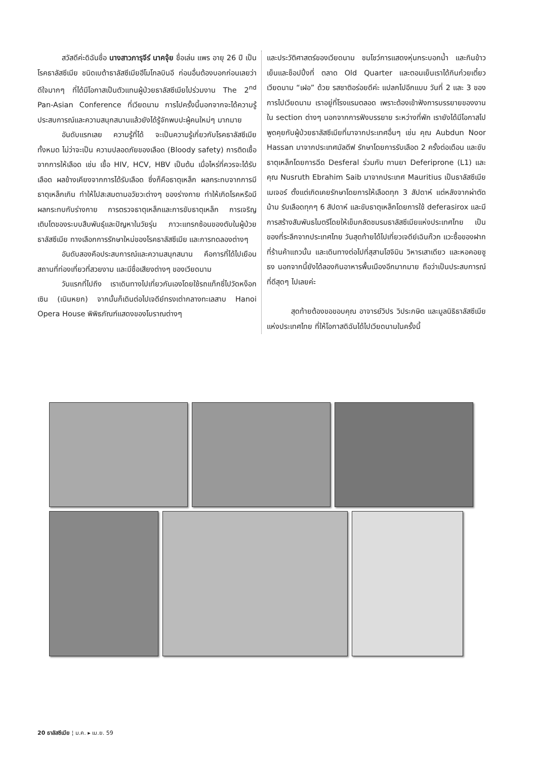สวัสดีค่ะดิฉันชื่อ นางสาวภารุจีร์ นาคจุ้ย ชื่อเล่น แพร อายุ 26 ปี เป็นโรคธาลัสซีเมีย ชนิดเบต้าธาลัสซีเมียฮีโมโกลบินอี ก่อนอื่นต้องบอกก่อนเลยว่า ดีใจมากๆ ที่ได้มีโอกาสเป็นตัวแทนผู้ป่วยธาลัสซีเมียไปร่วมงาน The 2<sup>nd</sup> Pan-Asian Conference ที่เวียดนาม การไปครั้งนี้นอกจากจะได้ความรู้ ประสบการณ์และความสนุกสนานแล้วยังได้รู้จักพบปะผู้คนใหม่ๆ มากมาย
อันดับแรกเลย ความรู้ที่ได้ จะเป็นความรู้เกี่ยวกับโรคธาลัสซีเมียทั้งหมด ไม่ว่าจะเป็น ความปลอดภัยของเลือด (Bloody safety) การติดเชื้อจากการให้เลือด เช่น เชื้อ HIV, HCV, HBV เป็นต้น เมื่อไหร่ที่ควรจะได้รับเลือด ผลข้างเคียงจากการได้รับเลือด ซึ่งก็คือธาตุเหล็ก ผลกระทบจากการมีธาตุเหล็กเกิน ทำให้ไปสะสมตามอวัยวะต่างๆ ของร่างกาย ทำให้เกิดโรคหรือมีผลกระทบกับร่างกาย การตรวจธาตุเหล็กและการขับธาตุเหล็ก การเจริญเติบโตของระบบสืบพันธุ์และปัญหาในวัยรุ่น ภาวะแทรกซ้อนของตับในผู้ป่วยธาลัสซีเมีย ทางเลือกการรักษาใหม่ของโรคธาลัสซีเมีย และการทดลองต่างๆ
อันดับสองคือประสบการณ์และความสนุกสนาน คือการที่ได้ไปเยือนสถานที่ท่องเที่ยวที่สวยงาม และมีชื่อเสียงต่างๆ ของเวียดนาม
วันแรกที่ไปถึง เราเดินทางไปเที่ยวกันเองโดยใช้รถแท็กซี่ไปวัดหง็อกเซิน (เนินหยก) จากนั้นก็เดินต่อไปเจดีย์ทรงเต่ากลางทะเลสาบ Hanoi Opera House พิพิธภัณฑ์แสดงของโบราณต่างๆ
และประวัติศาสตร์ของเวียดนาม ชมโชว์การแสดงหุ่นกระบอกน้ำ และกินข้าวเย็นและช็อปปิ้งที่ ตลาด Old Quarter และตอนเย็นเราได้กินก๋วยเตี๋ยวเวียดนาม “เฝอ” ด้วย รสชาติอร่อยดีค่ะ แปลกไปอีกแบบ วันที่ 2 และ 3 ของการไปเวียดนาม เราอยู่ที่โรงแรมตลอด เพราะต้องเข้าฟังการบรรยายของงานใน section ต่างๆ นอกจากการฟังบรรยาย ระหว่างที่พัก เรายังได้มีโอกาสไปพูดคุยกับผู้ป่วยธาลัสซีเมียที่มาจากประเทศอื่นๆ เช่น คุณ Aubdun Noor Hassan มาจากประเทศมัลดีฟ รักษาโดยการรับเลือด 2 ครั้งต่อเดือน และขับธาตุเหล็กโดยการฉีด Desferal ร่วมกับ ทานยา Deferiprone (L1) และคุณ Nusruth Ebrahim Saib มาจากประเทศ Mauritius เป็นธาลัสซีเมียเมเจอร์ ตั้งแต่เกิดเคยรักษาโดยการให้เลือดทุก 3 สัปดาห์ แต่หลังจากผ่าตัดม้าม รับเลือดทุกๆ 6 สัปดาห์ และขับธาตุเหล็กโดยการใช้ deferasirox และมีการสร้างสัมพันธไมตรีโดยให้เข็มกลัดชมรมธาลัสซีเมียแห่งประเทศไทย เป็นของที่ระลึกจากประเทศไทย วันสุดท้ายได้ไปเที่ยวเจดีย์เฉินก๊วก แวะซื้อของฝากที่ร้านค้าแถวนั้น และเดินทางต่อไปที่สุสานโฮจิมิน วิหารเสาเดียว และหอคอยชูธง นอกจากนี้ยังได้ลองกินอาหารพื้นเมืองอีกมากมาย ถือว่าเป็นประสบการณ์ที่ดีสุดๆ ไปเลยค่ะ
สุดท้ายต้องขอขอบคุณ อาจารย์วิปร วิประกษิต และมูลนิธิธาลัสซีเมียแห่งประเทศไทย ที่ให้โอกาสดิฉันได้ไปเวียดนามในครั้งนี้
20 ธาลัสซีเมีย ¦ ม.ค. ▸ เม.ย. 59